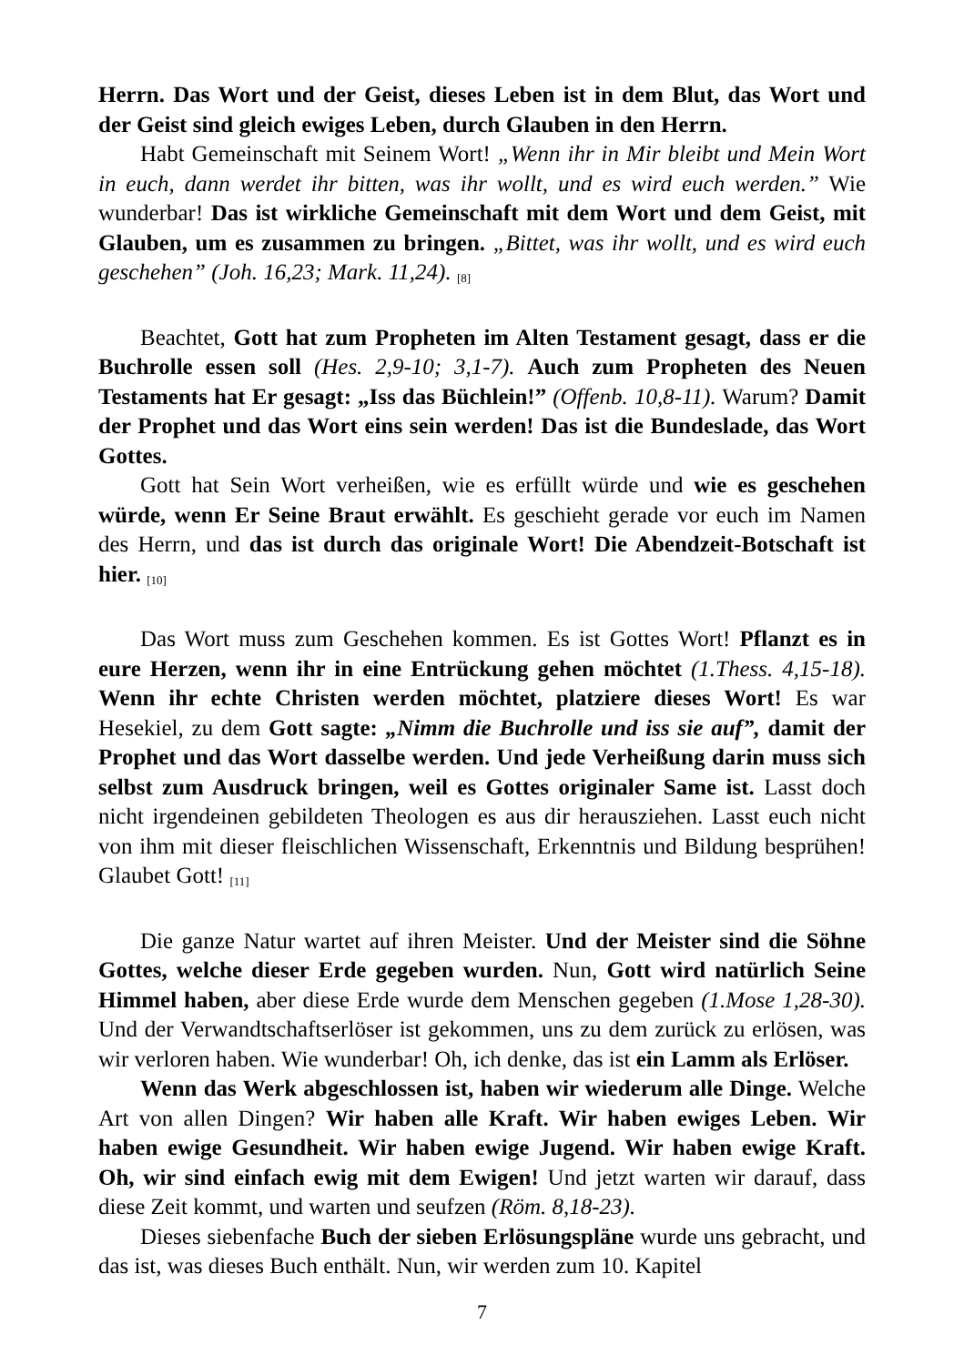Herrn. Das Wort und der Geist, dieses Leben ist in dem Blut, das Wort und der Geist sind gleich ewiges Leben, durch Glauben in den Herrn.
Habt Gemeinschaft mit Seinem Wort! „Wenn ihr in Mir bleibt und Mein Wort in euch, dann werdet ihr bitten, was ihr wollt, und es wird euch werden.” Wie wunderbar! Das ist wirkliche Gemeinschaft mit dem Wort und dem Geist, mit Glauben, um es zusammen zu bringen. „Bittet, was ihr wollt, und es wird euch geschehen” (Joh. 16,23; Mark. 11,24). <sub>[8]</sub>
Beachtet, Gott hat zum Propheten im Alten Testament gesagt, dass er die Buchrolle essen soll (Hes. 2,9-10; 3,1-7). Auch zum Propheten des Neuen Testaments hat Er gesagt: „Iss das Büchlein!” (Offenb. 10,8-11). Warum? Damit der Prophet und das Wort eins sein werden! Das ist die Bundeslade, das Wort Gottes.
Gott hat Sein Wort verheißen, wie es erfüllt würde und wie es geschehen würde, wenn Er Seine Braut erwählt. Es geschieht gerade vor euch im Namen des Herrn, und das ist durch das originale Wort! Die Abendzeit-Botschaft ist hier. <sub>[10]</sub>
Das Wort muss zum Geschehen kommen. Es ist Gottes Wort! Pflanzt es in eure Herzen, wenn ihr in eine Entrückung gehen möchtet (1.Thess. 4,15-18). Wenn ihr echte Christen werden möchtet, platziere dieses Wort! Es war Hesekiel, zu dem Gott sagte: „Nimm die Buchrolle und iss sie auf”, damit der Prophet und das Wort dasselbe werden. Und jede Verheißung darin muss sich selbst zum Ausdruck bringen, weil es Gottes originaler Same ist. Lasst doch nicht irgendeinen gebildeten Theologen es aus dir herausziehen. Lasst euch nicht von ihm mit dieser fleischlichen Wissenschaft, Erkenntnis und Bildung besprühen! Glaubet Gott! <sub>[11]</sub>
Die ganze Natur wartet auf ihren Meister. Und der Meister sind die Söhne Gottes, welche dieser Erde gegeben wurden. Nun, Gott wird natürlich Seine Himmel haben, aber diese Erde wurde dem Menschen gegeben (1.Mose 1,28-30). Und der Verwandtschaftserlöser ist gekommen, uns zu dem zurück zu erlösen, was wir verloren haben. Wie wunderbar! Oh, ich denke, das ist ein Lamm als Erlöser.
Wenn das Werk abgeschlossen ist, haben wir wiederum alle Dinge. Welche Art von allen Dingen? Wir haben alle Kraft. Wir haben ewiges Leben. Wir haben ewige Gesundheit. Wir haben ewige Jugend. Wir haben ewige Kraft. Oh, wir sind einfach ewig mit dem Ewigen! Und jetzt warten wir darauf, dass diese Zeit kommt, und warten und seufzen (Röm. 8,18-23).
Dieses siebenfache Buch der sieben Erlösungspläne wurde uns gebracht, und das ist, was dieses Buch enthält. Nun, wir werden zum 10. Kapitel
7